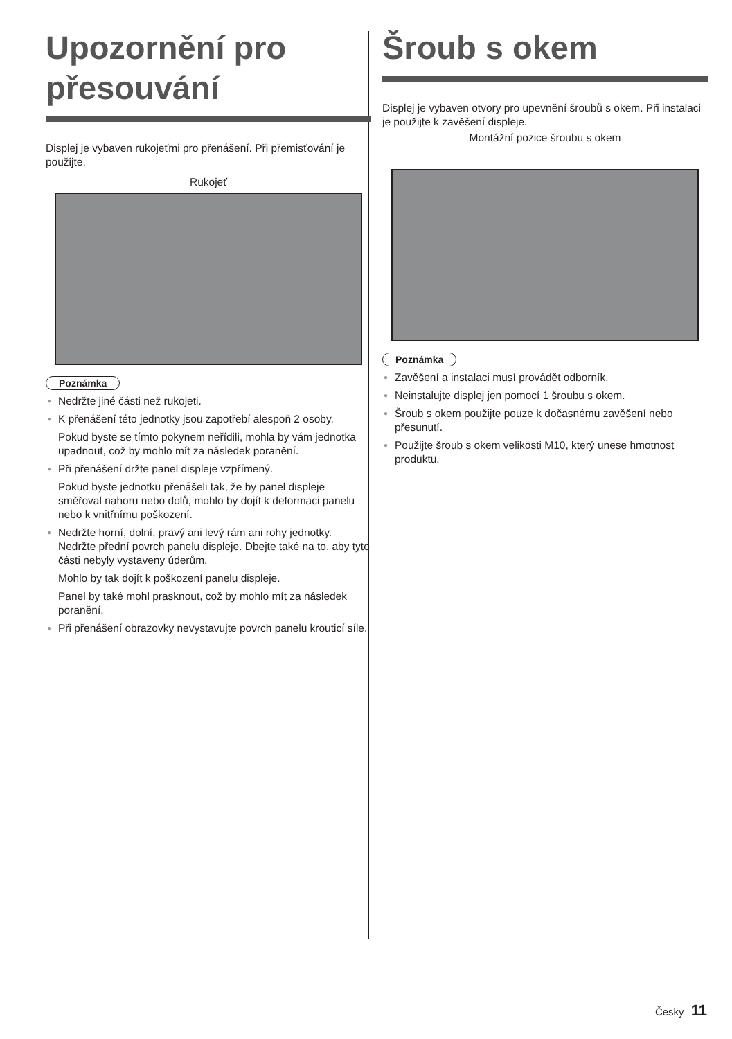Upozornění pro přesouvání
Displej je vybaven rukojeťmi pro přenášení. Při přemisťování je použijte.
Rukojeť
Poznámka
● Nedržte jiné části než rukojeti.
● K přenášení této jednotky jsou zapotřebí alespoň 2 osoby.
Pokud byste se tímto pokynem neřídili, mohla by vám jednotka upadnout, což by mohlo mít za následek poranění.
● Při přenášení držte panel displeje vzpřímený.
Pokud byste jednotku přenášeli tak, že by panel displeje směřoval nahoru nebo dolů, mohlo by dojít k deformaci panelu nebo k vnitřnímu poškození.
● Nedržte horní, dolní, pravý ani levý rám ani rohy jednotky. Nedržte přední povrch panelu displeje. Dbejte také na to, aby tyto části nebyly vystaveny úderům.
Mohlo by tak dojít k poškození panelu displeje.
Panel by také mohl prasknout, což by mohlo mít za následek poranění.
● Při přenášení obrazovky nevystavujte povrch panelu krouticí síle.
Šroub s okem
Displej je vybaven otvory pro upevnění šroubů s okem. Při instalaci je použijte k zavěšení displeje.
Montážní pozice šroubu s okem
Poznámka
● Zavěšení a instalaci musí provádět odborník.
● Neinstalujte displej jen pomocí 1 šroubu s okem.
● Šroub s okem použijte pouze k dočasnému zavěšení nebo přesunutí.
● Použijte šroub s okem velikosti M10, který unese hmotnost produktu.
Česky 11